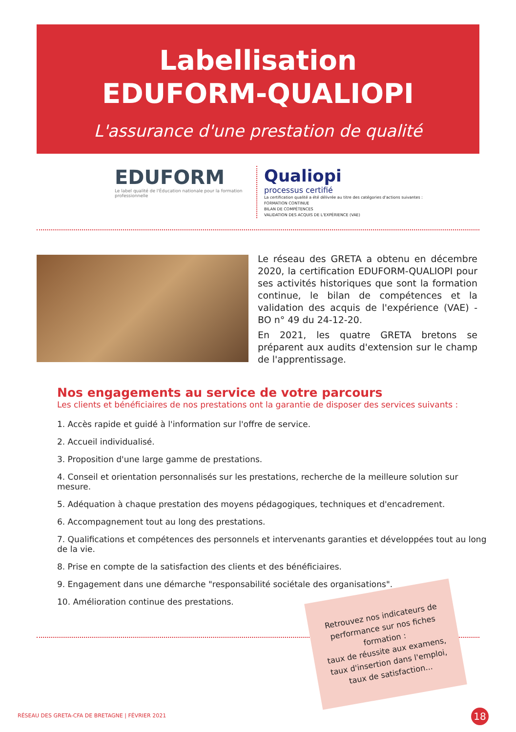Labellisation
EDUFORM-QUALIOPI
L'assurance d'une prestation de qualité
EDUFORM
Le label qualité de l'Éducation nationale pour la formation professionnelle
Qualiopi
processus certifié
La certification qualité a été délivrée au titre des catégories d'actions suivantes :
FORMATION CONTINUE
BILAN DE COMPÉTENCES
VALIDATION DES ACQUIS DE L'EXPÉRIENCE (VAE)
Le réseau des GRETA a obtenu en décembre 2020, la certification EDUFORM-QUALIOPI pour ses activités historiques que sont la formation continue, le bilan de compétences et la validation des acquis de l'expérience (VAE) - BO n° 49 du 24-12-20.
En 2021, les quatre GRETA bretons se préparent aux audits d'extension sur le champ de l'apprentissage.
Nos engagements au service de votre parcours
Les clients et bénéficiaires de nos prestations ont la garantie de disposer des services suivants :
1. Accès rapide et guidé à l'information sur l'offre de service.
2. Accueil individualisé.
3. Proposition d'une large gamme de prestations.
4. Conseil et orientation personnalisés sur les prestations, recherche de la meilleure solution sur mesure.
5. Adéquation à chaque prestation des moyens pédagogiques, techniques et d'encadrement.
6. Accompagnement tout au long des prestations.
7. Qualifications et compétences des personnels et intervenants garanties et développées tout au long de la vie.
8. Prise en compte de la satisfaction des clients et des bénéficiaires.
9. Engagement dans une démarche "responsabilité sociétale des organisations".
10. Amélioration continue des prestations.
Retrouvez nos indicateurs de performance sur nos fiches formation :
taux de réussite aux examens,
taux d'insertion dans l'emploi,
taux de satisfaction...
RÉSEAU DES GRETA-CFA DE BRETAGNE | FÉVRIER 2021 18